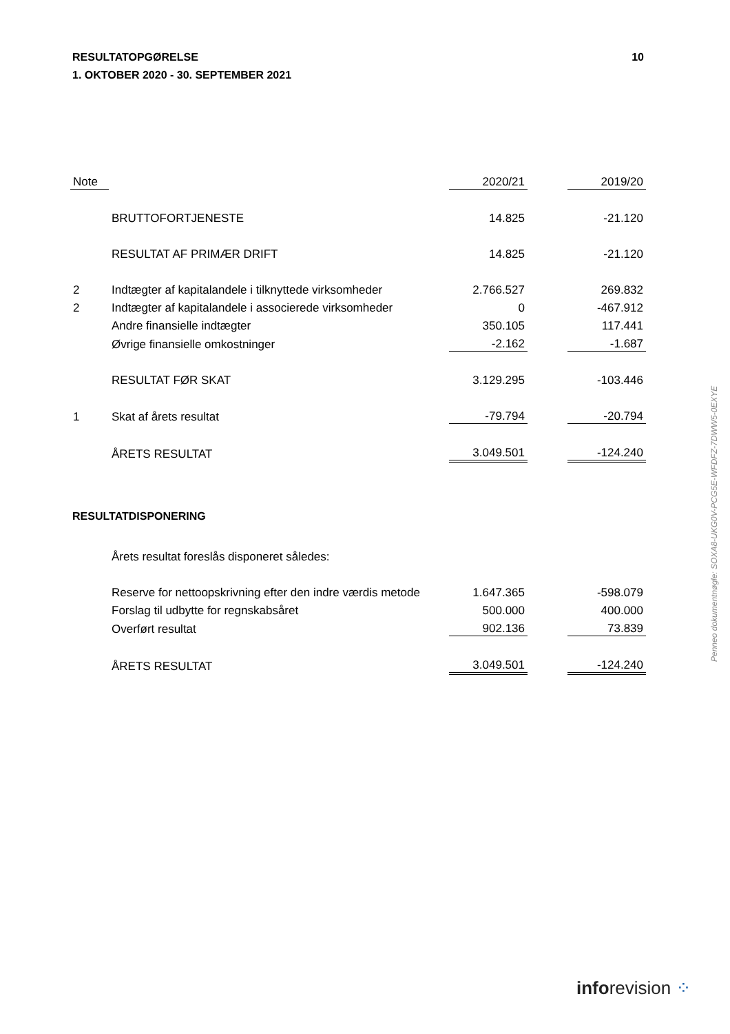10 RESULTATOPGØRELSE
1. OKTOBER 2020 - 30. SEPTEMBER 2021
| Note | | 2020/21 | | 2019/20 |
| --- | --- | --- | --- | --- |
| | BRUTTOFORTJENESTE | 14.825 | | -21.120 |
| | RESULTAT AF PRIMÆR DRIFT | 14.825 | | -21.120 |
| 2 | Indtægter af kapitalandele i tilknyttede virksomheder | 2.766.527 | | 269.832 |
| 2 | Indtægter af kapitalandele i associerede virksomheder | 0 | | -467.912 |
| | Andre finansielle indtægter | 350.105 | | 117.441 |
| | Øvrige finansielle omkostninger | -2.162 | | -1.687 |
| | RESULTAT FØR SKAT | 3.129.295 | | -103.446 |
| 1 | Skat af årets resultat | -79.794 | | -20.794 |
| | ÅRETS RESULTAT | 3.049.501 | | -124.240 |
RESULTATDISPONERING
| | Årets resultat foreslås disponeret således: | | | |
| | Reserve for nettoopskrivning efter den indre værdis metode | 1.647.365 | | -598.079 |
| | Forslag til udbytte for regnskabsåret | 500.000 | | 400.000 |
| | Overført resultat | 902.136 | | 73.839 |
| | ÅRETS RESULTAT | 3.049.501 | | -124.240 |
Penneo dokumentnøgle: SOXA8-UKG0V-PCG5E-WFDFZ-7DWW5-0EXYE
inforevision ⁘